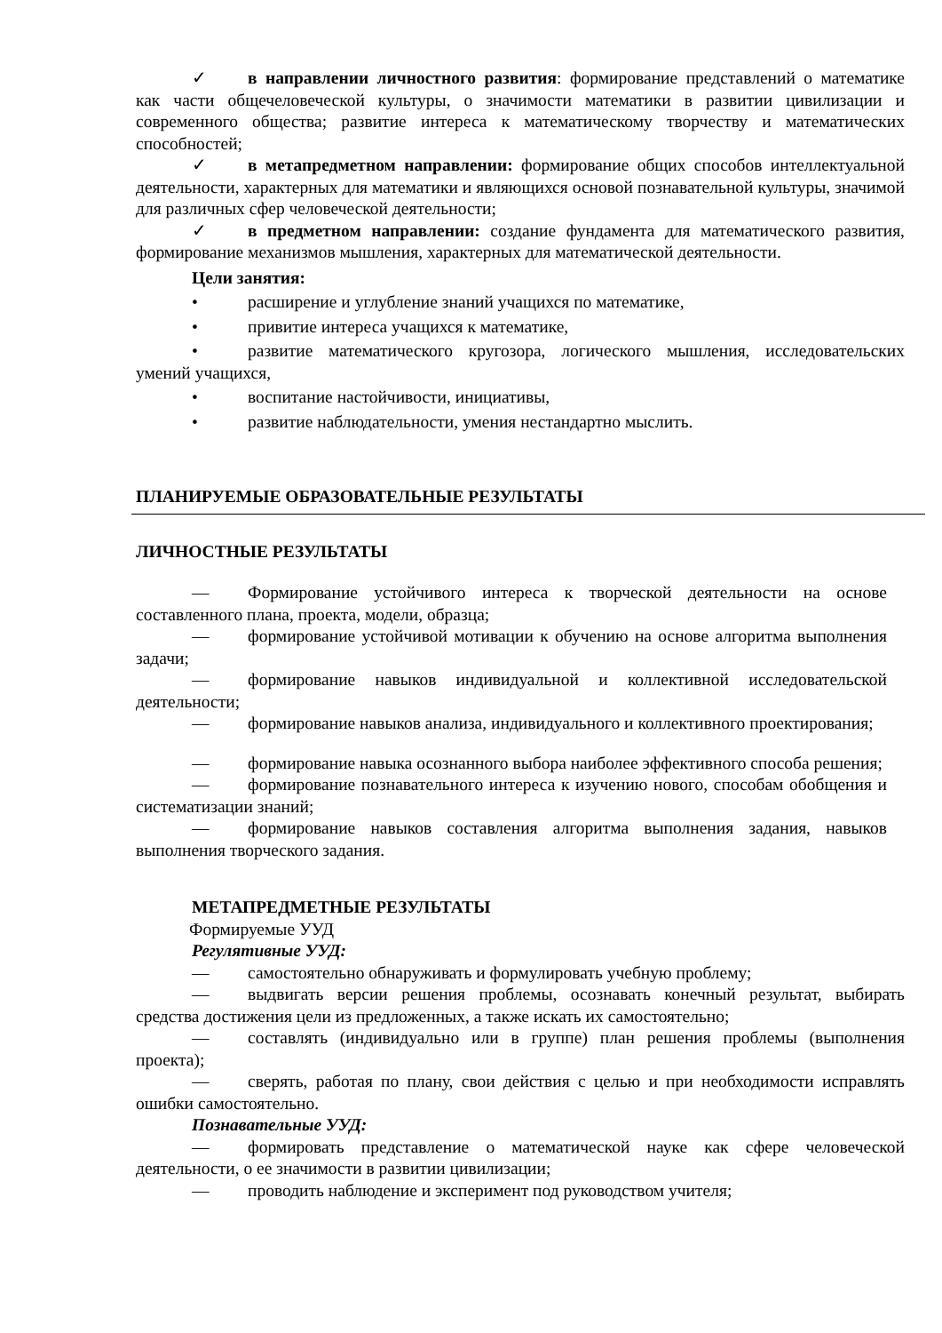✓ в направлении личностного развития: формирование представлений о математике как части общечеловеческой культуры, о значимости математики в развитии цивилизации и современного общества; развитие интереса к математическому творчеству и математических способностей;
✓ в метапредметном направлении: формирование общих способов интеллектуальной деятельности, характерных для математики и являющихся основой познавательной культуры, значимой для различных сфер человеческой деятельности;
✓ в предметном направлении: создание фундамента для математического развития, формирование механизмов мышления, характерных для математической деятельности.
Цели занятия:
• расширение и углубление знаний учащихся по математике,
• привитие интереса учащихся к математике,
• развитие математического кругозора, логического мышления, исследовательских умений учащихся,
• воспитание настойчивости, инициативы,
• развитие наблюдательности, умения нестандартно мыслить.
ПЛАНИРУЕМЫЕ ОБРАЗОВАТЕЛЬНЫЕ РЕЗУЛЬТАТЫ
ЛИЧНОСТНЫЕ РЕЗУЛЬТАТЫ
— Формирование устойчивого интереса к творческой деятельности на основе составленного плана, проекта, модели, образца;
— формирование устойчивой мотивации к обучению на основе алгоритма выполнения задачи;
— формирование навыков индивидуальной и коллективной исследовательской деятельности;
— формирование навыков анализа, индивидуального и коллективного проектирования;
— формирование навыка осознанного выбора наиболее эффективного способа решения;
— формирование познавательного интереса к изучению нового, способам обобщения и систематизации знаний;
— формирование навыков составления алгоритма выполнения задания, навыков выполнения творческого задания.
МЕТАПРЕДМЕТНЫЕ РЕЗУЛЬТАТЫ
Формируемые УУД
Регулятивные УУД:
— самостоятельно обнаруживать и формулировать учебную проблему;
— выдвигать версии решения проблемы, осознавать конечный результат, выбирать средства достижения цели из предложенных, а также искать их самостоятельно;
— составлять (индивидуально или в группе) план решения проблемы (выполнения проекта);
— сверять, работая по плану, свои действия с целью и при необходимости исправлять ошибки самостоятельно.
Познавательные УУД:
— формировать представление о математической науке как сфере человеческой деятельности, о ее значимости в развитии цивилизации;
— проводить наблюдение и эксперимент под руководством учителя;